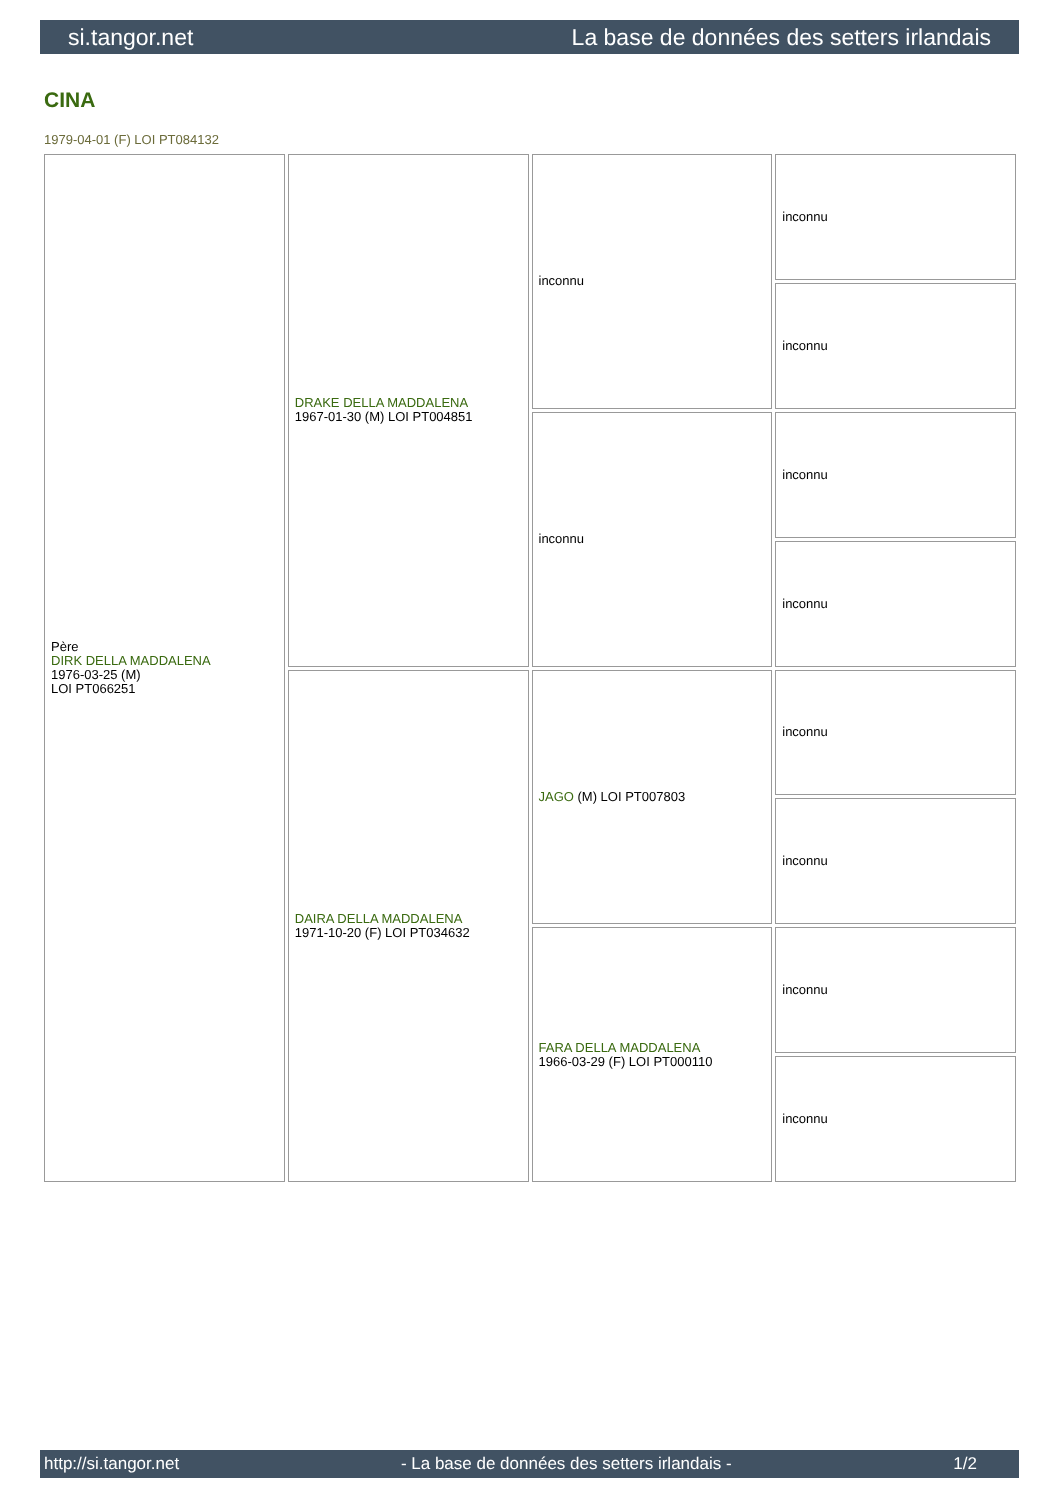si.tangor.net La base de données des setters irlandais
CINA
1979-04-01 (F) LOI PT084132
| Père DIRK DELLA MADDALENA 1976-03-25 (M) LOI PT066251 | DRAKE DELLA MADDALENA 1967-01-30 (M) LOI PT004851 | inconnu | inconnu |
| | | | inconnu |
| | | inconnu | inconnu |
| | | | inconnu |
| | DAIRA DELLA MADDALENA 1971-10-20 (F) LOI PT034632 | JAGO (M) LOI PT007803 | inconnu |
| | | | inconnu |
| | | FARA DELLA MADDALENA 1966-03-29 (F) LOI PT000110 | inconnu |
| | | | inconnu |
http://si.tangor.net - La base de données des setters irlandais - 1/2